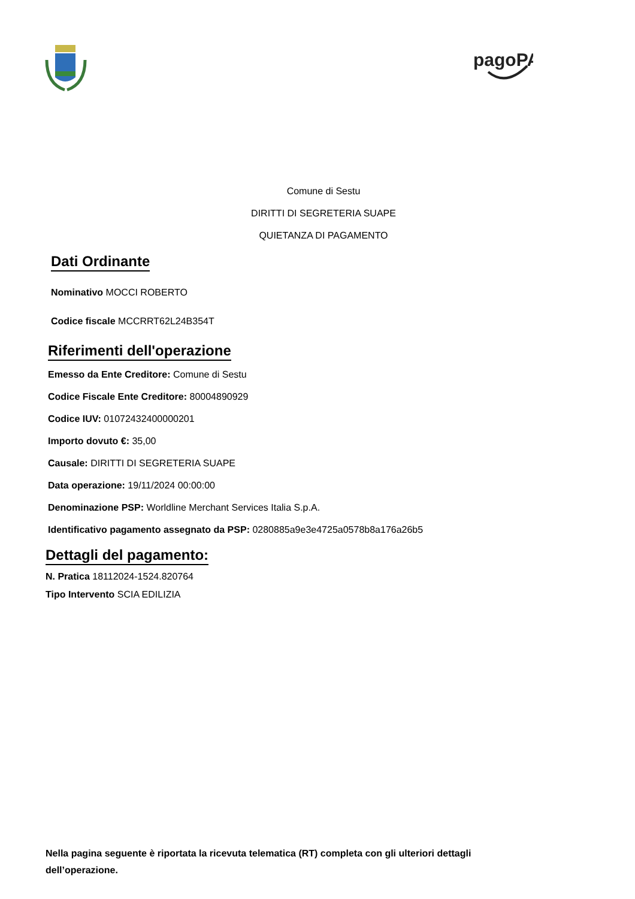pagoPA
Comune di Sestu
DIRITTI DI SEGRETERIA SUAPE
QUIETANZA DI PAGAMENTO
Dati Ordinante
Nominativo MOCCI ROBERTO
Codice fiscale MCCRRT62L24B354T
Riferimenti dell'operazione
Emesso da Ente Creditore: Comune di Sestu
Codice Fiscale Ente Creditore: 80004890929
Codice IUV: 01072432400000201
Importo dovuto €: 35,00
Causale: DIRITTI DI SEGRETERIA SUAPE
Data operazione: 19/11/2024 00:00:00
Denominazione PSP: Worldline Merchant Services Italia S.p.A.
Identificativo pagamento assegnato da PSP: 0280885a9e3e4725a0578b8a176a26b5
Dettagli del pagamento:
N. Pratica 18112024-1524.820764
Tipo Intervento SCIA EDILIZIA
Nella pagina seguente è riportata la ricevuta telematica (RT) completa con gli ulteriori dettagli dell’operazione.